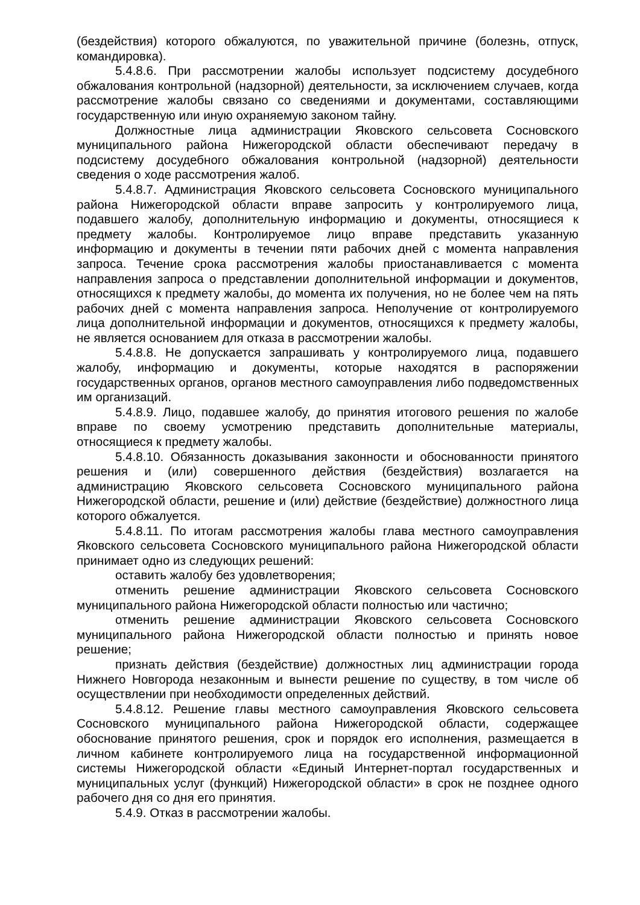(бездействия) которого обжалуются, по уважительной причине (болезнь, отпуск, командировка).
5.4.8.6. При рассмотрении жалобы использует подсистему досудебного обжалования контрольной (надзорной) деятельности, за исключением случаев, когда рассмотрение жалобы связано со сведениями и документами, составляющими государственную или иную охраняемую законом тайну.
Должностные лица администрации Яковского сельсовета Сосновского муниципального района Нижегородской области обеспечивают передачу в подсистему досудебного обжалования контрольной (надзорной) деятельности сведения о ходе рассмотрения жалоб.
5.4.8.7. Администрация Яковского сельсовета Сосновского муниципального района Нижегородской области вправе запросить у контролируемого лица, подавшего жалобу, дополнительную информацию и документы, относящиеся к предмету жалобы. Контролируемое лицо вправе представить указанную информацию и документы в течении пяти рабочих дней с момента направления запроса. Течение срока рассмотрения жалобы приостанавливается с момента направления запроса о представлении дополнительной информации и документов, относящихся к предмету жалобы, до момента их получения, но не более чем на пять рабочих дней с момента направления запроса. Неполучение от контролируемого лица дополнительной информации и документов, относящихся к предмету жалобы, не является основанием для отказа в рассмотрении жалобы.
5.4.8.8. Не допускается запрашивать у контролируемого лица, подавшего жалобу, информацию и документы, которые находятся в распоряжении государственных органов, органов местного самоуправления либо подведомственных им организаций.
5.4.8.9. Лицо, подавшее жалобу, до принятия итогового решения по жалобе вправе по своему усмотрению представить дополнительные материалы, относящиеся к предмету жалобы.
5.4.8.10. Обязанность доказывания законности и обоснованности принятого решения и (или) совершенного действия (бездействия) возлагается на администрацию Яковского сельсовета Сосновского муниципального района Нижегородской области, решение и (или) действие (бездействие) должностного лица которого обжалуется.
5.4.8.11. По итогам рассмотрения жалобы глава местного самоуправления Яковского сельсовета Сосновского муниципального района Нижегородской области принимает одно из следующих решений:
оставить жалобу без удовлетворения;
отменить решение администрации Яковского сельсовета Сосновского муниципального района Нижегородской области полностью или частично;
отменить решение администрации Яковского сельсовета Сосновского муниципального района Нижегородской области полностью и принять новое решение;
признать действия (бездействие) должностных лиц администрации города Нижнего Новгорода незаконным и вынести решение по существу, в том числе об осуществлении при необходимости определенных действий.
5.4.8.12. Решение главы местного самоуправления Яковского сельсовета Сосновского муниципального района Нижегородской области, содержащее обоснование принятого решения, срок и порядок его исполнения, размещается в личном кабинете контролируемого лица на государственной информационной системы Нижегородской области «Единый Интернет-портал государственных и муниципальных услуг (функций) Нижегородской области» в срок не позднее одного рабочего дня со дня его принятия.
5.4.9. Отказ в рассмотрении жалобы.